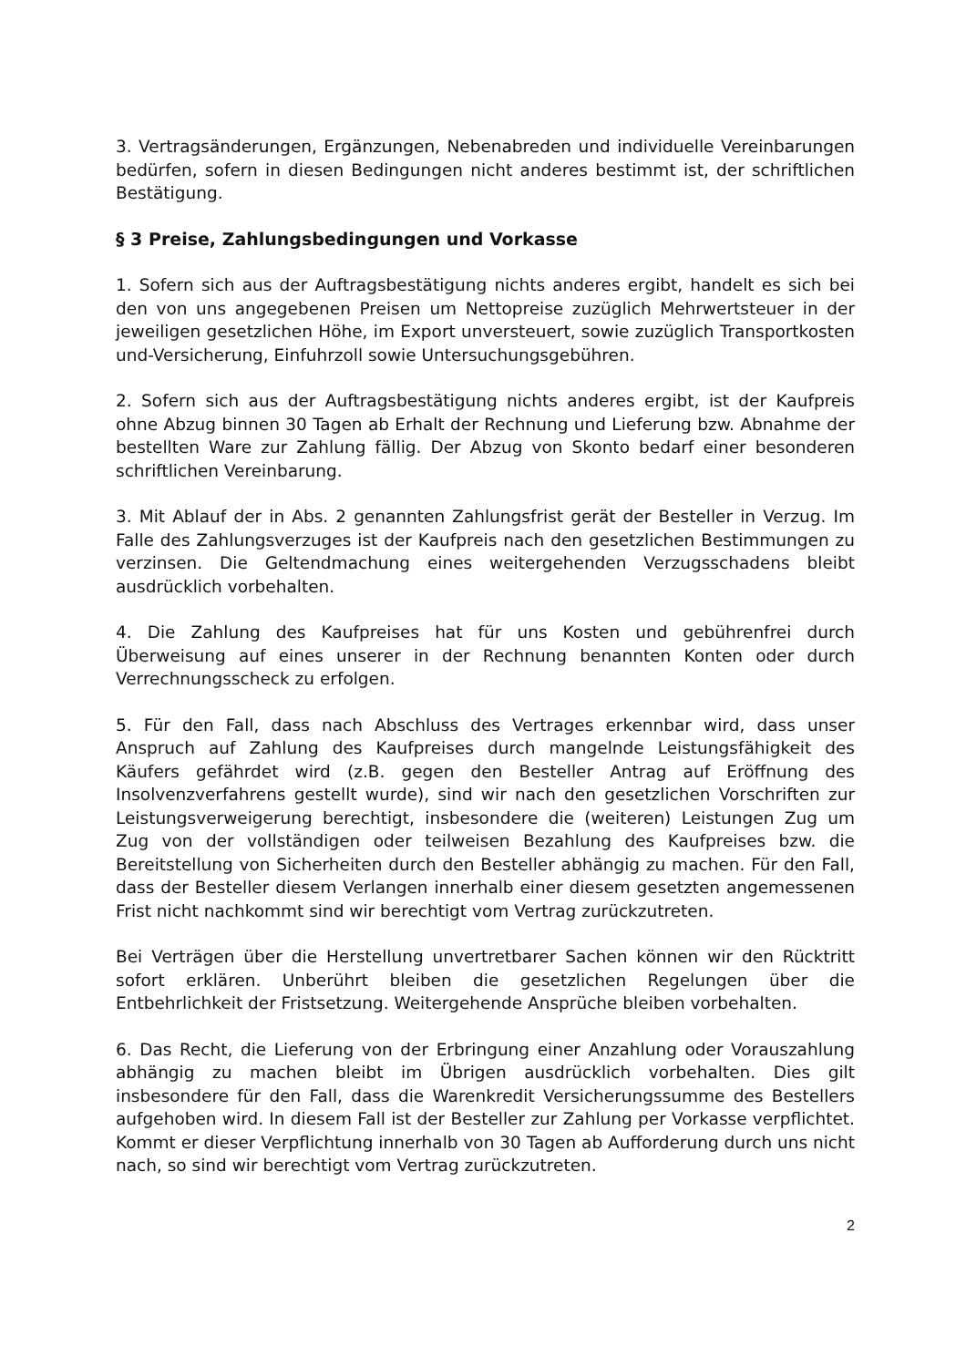3. Vertragsänderungen, Ergänzungen, Nebenabreden und individuelle Vereinbarungen bedürfen, sofern in diesen Bedingungen nicht anderes bestimmt ist, der schriftlichen Bestätigung.
§ 3 Preise, Zahlungsbedingungen und Vorkasse
1. Sofern sich aus der Auftragsbestätigung nichts anderes ergibt, handelt es sich bei den von uns angegebenen Preisen um Nettopreise zuzüglich Mehrwertsteuer in der jeweiligen gesetzlichen Höhe, im Export unversteuert, sowie zuzüglich Transportkosten und-Versicherung, Einfuhrzoll sowie Untersuchungsgebühren.
2. Sofern sich aus der Auftragsbestätigung nichts anderes ergibt, ist der Kaufpreis ohne Abzug binnen 30 Tagen ab Erhalt der Rechnung und Lieferung bzw. Abnahme der bestellten Ware zur Zahlung fällig. Der Abzug von Skonto bedarf einer besonderen schriftlichen Vereinbarung.
3. Mit Ablauf der in Abs. 2 genannten Zahlungsfrist gerät der Besteller in Verzug. Im Falle des Zahlungsverzuges ist der Kaufpreis nach den gesetzlichen Bestimmungen zu verzinsen. Die Geltendmachung eines weitergehenden Verzugsschadens bleibt ausdrücklich vorbehalten.
4. Die Zahlung des Kaufpreises hat für uns Kosten und gebührenfrei durch Überweisung auf eines unserer in der Rechnung benannten Konten oder durch Verrechnungsscheck zu erfolgen.
5. Für den Fall, dass nach Abschluss des Vertrages erkennbar wird, dass unser Anspruch auf Zahlung des Kaufpreises durch mangelnde Leistungsfähigkeit des Käufers gefährdet wird (z.B. gegen den Besteller Antrag auf Eröffnung des Insolvenzverfahrens gestellt wurde), sind wir nach den gesetzlichen Vorschriften zur Leistungsverweigerung berechtigt, insbesondere die (weiteren) Leistungen Zug um Zug von der vollständigen oder teilweisen Bezahlung des Kaufpreises bzw. die Bereitstellung von Sicherheiten durch den Besteller abhängig zu machen. Für den Fall, dass der Besteller diesem Verlangen innerhalb einer diesem gesetzten angemessenen Frist nicht nachkommt sind wir berechtigt vom Vertrag zurückzutreten.
Bei Verträgen über die Herstellung unvertretbarer Sachen können wir den Rücktritt sofort erklären. Unberührt bleiben die gesetzlichen Regelungen über die Entbehrlichkeit der Fristsetzung. Weitergehende Ansprüche bleiben vorbehalten.
6. Das Recht, die Lieferung von der Erbringung einer Anzahlung oder Vorauszahlung abhängig zu machen bleibt im Übrigen ausdrücklich vorbehalten. Dies gilt insbesondere für den Fall, dass die Warenkredit Versicherungssumme des Bestellers aufgehoben wird. In diesem Fall ist der Besteller zur Zahlung per Vorkasse verpflichtet. Kommt er dieser Verpflichtung innerhalb von 30 Tagen ab Aufforderung durch uns nicht nach, so sind wir berechtigt vom Vertrag zurückzutreten.
2